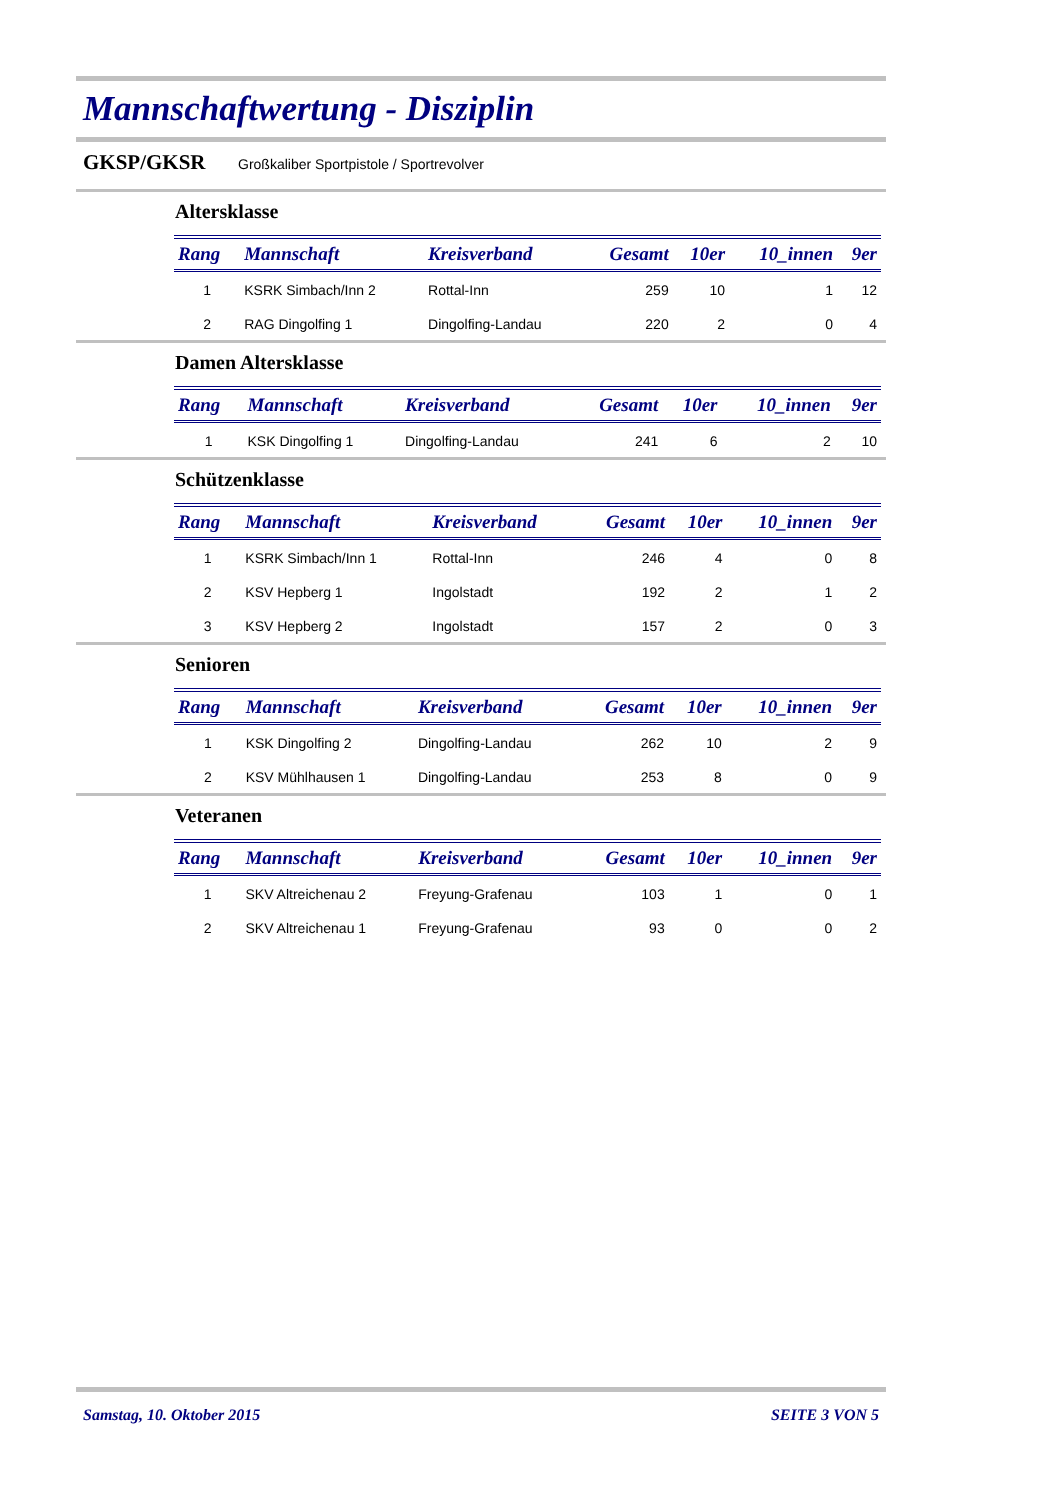Mannschaftwertung - Disziplin
GKSP/GKSR Großkaliber Sportpistole / Sportrevolver
Altersklasse
| Rang | Mannschaft | Kreisverband | Gesamt | 10er | 10_innen | 9er |
| --- | --- | --- | --- | --- | --- | --- |
| 1 | KSRK Simbach/Inn 2 | Rottal-Inn | 259 | 10 | 1 | 12 |
| 2 | RAG Dingolfing 1 | Dingolfing-Landau | 220 | 2 | 0 | 4 |
Damen Altersklasse
| Rang | Mannschaft | Kreisverband | Gesamt | 10er | 10_innen | 9er |
| --- | --- | --- | --- | --- | --- | --- |
| 1 | KSK Dingolfing 1 | Dingolfing-Landau | 241 | 6 | 2 | 10 |
Schützenklasse
| Rang | Mannschaft | Kreisverband | Gesamt | 10er | 10_innen | 9er |
| --- | --- | --- | --- | --- | --- | --- |
| 1 | KSRK Simbach/Inn 1 | Rottal-Inn | 246 | 4 | 0 | 8 |
| 2 | KSV Hepberg 1 | Ingolstadt | 192 | 2 | 1 | 2 |
| 3 | KSV Hepberg 2 | Ingolstadt | 157 | 2 | 0 | 3 |
Senioren
| Rang | Mannschaft | Kreisverband | Gesamt | 10er | 10_innen | 9er |
| --- | --- | --- | --- | --- | --- | --- |
| 1 | KSK Dingolfing 2 | Dingolfing-Landau | 262 | 10 | 2 | 9 |
| 2 | KSV Mühlhausen 1 | Dingolfing-Landau | 253 | 8 | 0 | 9 |
Veteranen
| Rang | Mannschaft | Kreisverband | Gesamt | 10er | 10_innen | 9er |
| --- | --- | --- | --- | --- | --- | --- |
| 1 | SKV Altreichenau 2 | Freyung-Grafenau | 103 | 1 | 0 | 1 |
| 2 | SKV Altreichenau 1 | Freyung-Grafenau | 93 | 0 | 0 | 2 |
Samstag, 10. Oktober 2015 SEITE 3 VON 5